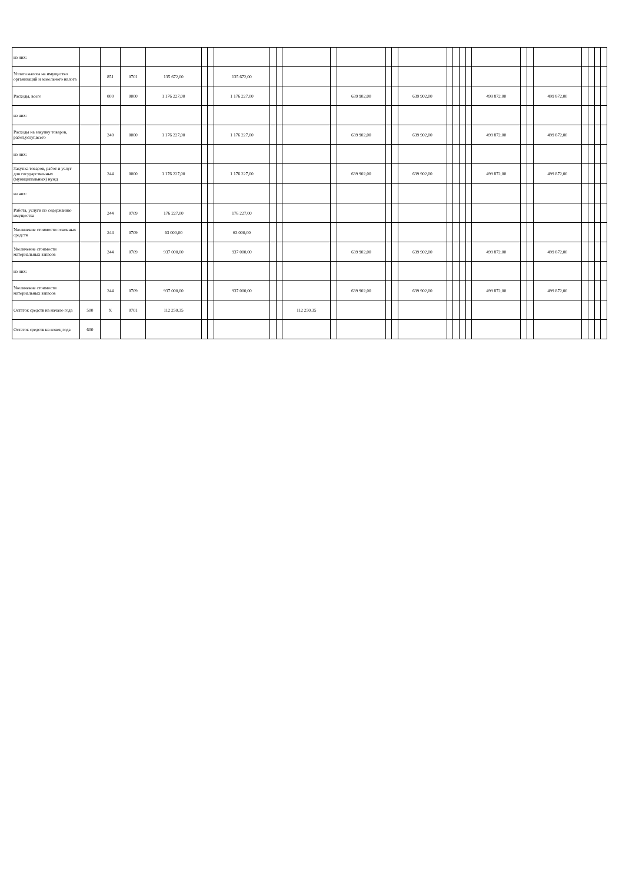| из них: | | | | | | | | | | | | | | | | | | | | | | | | | | | |
| Уплата налога на имущество организаций и земельного налога | | 851 | 0701 | 135 672,00 | | | 135 672,00 | | | | | | | | | | | | | | | | | | | | |
| Расходы, всего | | 000 | 0000 | 1 176 227,00 | | | 1 176 227,00 | | | | | 639 902,00 | | | 639 902,00 | | | | | 499 872,00 | | | 499 872,00 | | | | |
| из них: | | | | | | | | | | | | | | | | | | | | | | | | | | | |
| Расходы на закупку товаров, работ,услуг,всего | | 240 | 0000 | 1 176 227,00 | | | 1 176 227,00 | | | | | 639 902,00 | | | 639 902,00 | | | | | 499 872,00 | | | 499 872,00 | | | | |
| из них: | | | | | | | | | | | | | | | | | | | | | | | | | | | |
| Закупка товаров, работ и услуг для государственных (муниципальных) нужд | | 244 | 0000 | 1 176 227,00 | | | 1 176 227,00 | | | | | 639 902,00 | | | 639 902,00 | | | | | 499 872,00 | | | 499 872,00 | | | | |
| из них: | | | | | | | | | | | | | | | | | | | | | | | | | | | |
| Работа, услуги по содержанию имущества | | 244 | 0709 | 176 227,00 | | | 176 227,00 | | | | | | | | | | | | | | | | | | | | |
| Увеличение стоимости основных средств | | 244 | 0709 | 63 000,00 | | | 63 000,00 | | | | | | | | | | | | | | | | | | | | |
| Увеличение стоимости материальных запасов | | 244 | 0709 | 937 000,00 | | | 937 000,00 | | | | | 639 902,00 | | | 639 902,00 | | | | | 499 872,00 | | | 499 872,00 | | | | |
| из них: | | | | | | | | | | | | | | | | | | | | | | | | | | | |
| Увеличение стоимости материальных запасов | | 244 | 0709 | 937 000,00 | | | 937 000,00 | | | | | 639 902,00 | | | 639 902,00 | | | | | 499 872,00 | | | 499 872,00 | | | | |
| Остаток средств на начало года | 500 | X | 0701 | 112 250,35 | | | | | | 112 250,35 | | | | | | | | | | | | | | | | | |
| Остаток средств на конец года | 600 | | | | | | | | | | | | | | | | | | | | | | | | | | |